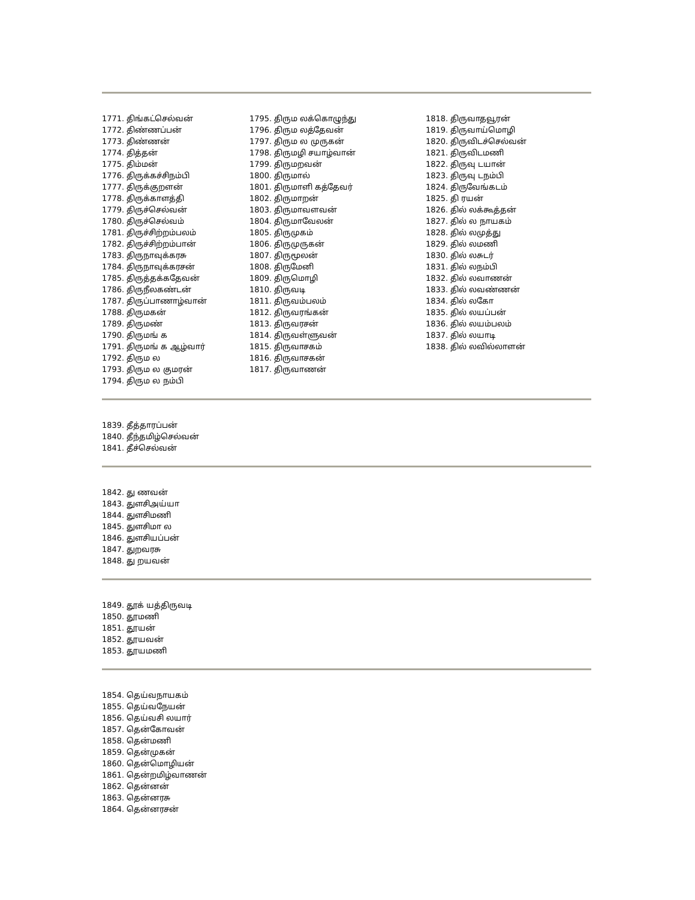1771. திங்கட்செல்வன்
1772. திண்ணப்பன்
1773. திண்ணன்
1774. தித்தன்
1775. திம்மன்
1776. திருக்கச்சிநம்பி
1777. திருக்குறளன்
1778. திருக்காளத்தி
1779. திருச்செல்வன்
1780. திருச்செல்வம்
1781. திருச்சிற்றம்பலம்
1782. திருச்சிற்றம்பான்
1783. திருநாவுக்கரசு
1784. திருநாவுக்கரசன்
1785. திருத்தக்கதேவன்
1786. திருநீலகண்டன்
1787. திருப்பாணாழ்வான்
1788. திருமகன்
1789. திருமண்
1790. திருமங் க
1791. திருமங் க ஆழ்வார்
1792. திரும ல
1793. திரும ல குமரன்
1794. திரும ல நம்பி
1795. திரும லக்கொழுந்து
1796. திரும லத்தேவன்
1797. திரும ல முருகன்
1798. திருமழி சயாழ்வான்
1799. திருமறவன்
1800. திருமால்
1801. திருமாளி கத்தேவர்
1802. திருமாறன்
1803. திருமாவளவன்
1804. திருமாவேலன்
1805. திருமுகம்
1806. திருமுருகன்
1807. திருமூலன்
1808. திருமேனி
1809. திருமொழி
1810. திருவடி
1811. திருவம்பலம்
1812. திருவரங்கன்
1813. திருவரசன்
1814. திருவள்ளுவன்
1815. திருவாசகம்
1816. திருவாசகன்
1817. திருவாணன்
1818. திருவாதவூரன்
1819. திருவாய்மொழி
1820. திருவிடச்செல்வன்
1821. திருவிடமணி
1822. திருவு டயான்
1823. திருவு டநம்பி
1824. திருவேங்கடம்
1825. தி ரயன்
1826. தில் லக்கூத்தன்
1827. தில் ல நாயகம்
1828. தில் லமுத்து
1829. தில் லமணி
1830. தில் லசுடர்
1831. தில் லநம்பி
1832. தில் லவாணன்
1833. தில் லவண்ணன்
1834. தில் லகோ
1835. தில் லயப்பன்
1836. தில் லயம்பலம்
1837. தில் லயாடி
1838. தில் லவில்லாளன்
1839. தீத்தாரப்பன்
1840. தீந்தமிழ்செல்வன்
1841. தீச்செல்வன்
1842. து ணவன்
1843. துளசிஅய்யா
1844. துளசிமணி
1845. துளசிமா ல
1846. துளசியப்பன்
1847. துறவரசு
1848. து றயவன்
1849. தூக் யத்திருவடி
1850. தூமணி
1851. தூயன்
1852. தூயவன்
1853. தூயமணி
1854. தெய்வநாயகம்
1855. தெய்வநேயன்
1856. தெய்வசி லயார்
1857. தென்கோவன்
1858. தென்மணி
1859. தென்முகன்
1860. தென்மொழியன்
1861. தென்றமிழ்வாணன்
1862. தென்னன்
1863. தென்னரசு
1864. தென்னரசன்